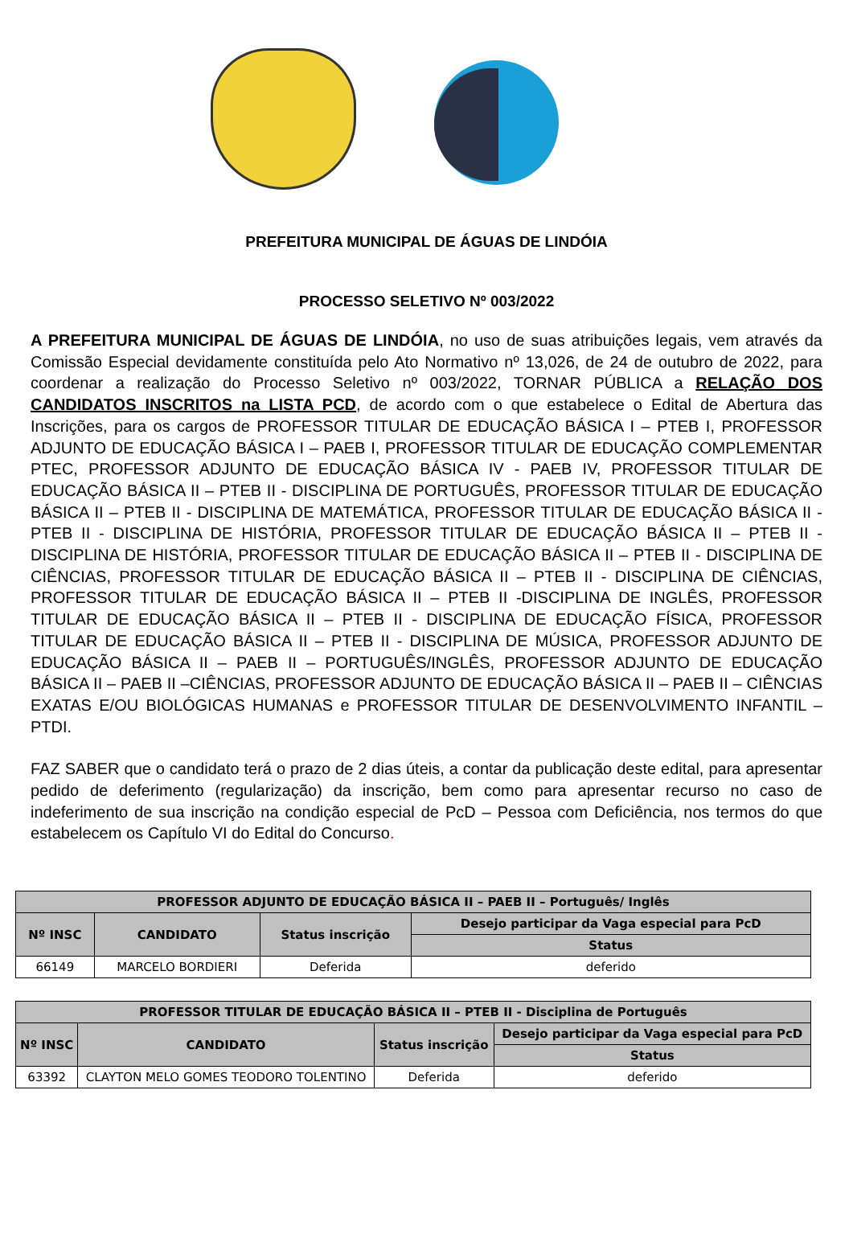PREFEITURA MUNICIPAL DE ÁGUAS DE LINDÓIA
PROCESSO SELETIVO Nº 003/2022
A PREFEITURA MUNICIPAL DE ÁGUAS DE LINDÓIA, no uso de suas atribuições legais, vem através da Comissão Especial devidamente constituída pelo Ato Normativo nº 13,026, de 24 de outubro de 2022, para coordenar a realização do Processo Seletivo nº 003/2022, TORNAR PÚBLICA a RELAÇÃO DOS CANDIDATOS INSCRITOS na LISTA PCD, de acordo com o que estabelece o Edital de Abertura das Inscrições, para os cargos de PROFESSOR TITULAR DE EDUCAÇÃO BÁSICA I – PTEB I, PROFESSOR ADJUNTO DE EDUCAÇÃO BÁSICA I – PAEB I, PROFESSOR TITULAR DE EDUCAÇÃO COMPLEMENTAR PTEC, PROFESSOR ADJUNTO DE EDUCAÇÃO BÁSICA IV - PAEB IV, PROFESSOR TITULAR DE EDUCAÇÃO BÁSICA II – PTEB II - DISCIPLINA DE PORTUGUÊS, PROFESSOR TITULAR DE EDUCAÇÃO BÁSICA II – PTEB II - DISCIPLINA DE MATEMÁTICA, PROFESSOR TITULAR DE EDUCAÇÃO BÁSICA II -PTEB II - DISCIPLINA DE HISTÓRIA, PROFESSOR TITULAR DE EDUCAÇÃO BÁSICA II – PTEB II - DISCIPLINA DE HISTÓRIA, PROFESSOR TITULAR DE EDUCAÇÃO BÁSICA II – PTEB II - DISCIPLINA DE CIÊNCIAS, PROFESSOR TITULAR DE EDUCAÇÃO BÁSICA II – PTEB II - DISCIPLINA DE CIÊNCIAS, PROFESSOR TITULAR DE EDUCAÇÃO BÁSICA II – PTEB II -DISCIPLINA DE INGLÊS, PROFESSOR TITULAR DE EDUCAÇÃO BÁSICA II – PTEB II - DISCIPLINA DE EDUCAÇÃO FÍSICA, PROFESSOR TITULAR DE EDUCAÇÃO BÁSICA II – PTEB II - DISCIPLINA DE MÚSICA, PROFESSOR ADJUNTO DE EDUCAÇÃO BÁSICA II – PAEB II – PORTUGUÊS/INGLÊS, PROFESSOR ADJUNTO DE EDUCAÇÃO BÁSICA II – PAEB II –CIÊNCIAS, PROFESSOR ADJUNTO DE EDUCAÇÃO BÁSICA II – PAEB II – CIÊNCIAS EXATAS E/OU BIOLÓGICAS HUMANAS e PROFESSOR TITULAR DE DESENVOLVIMENTO INFANTIL – PTDI.
FAZ SABER que o candidato terá o prazo de 2 dias úteis, a contar da publicação deste edital, para apresentar pedido de deferimento (regularização) da inscrição, bem como para apresentar recurso no caso de indeferimento de sua inscrição na condição especial de PcD – Pessoa com Deficiência, nos termos do que estabelecem os Capítulo VI do Edital do Concurso.
| PROFESSOR ADJUNTO DE EDUCAÇÃO BÁSICA II – PAEB II – Português/ Inglês | | | |
| --- | --- | --- | --- |
| Nº INSC | CANDIDATO | Status inscrição | Desejo participar da Vaga especial para PcD |
| | | | Status |
| 66149 | MARCELO BORDIERI | Deferida | deferido |
| PROFESSOR TITULAR DE EDUCAÇÃO BÁSICA II – PTEB II - Disciplina de Português | | | |
| --- | --- | --- | --- |
| Nº INSC | CANDIDATO | Status inscrição | Desejo participar da Vaga especial para PcD |
| | | | Status |
| 63392 | CLAYTON MELO GOMES TEODORO TOLENTINO | Deferida | deferido |